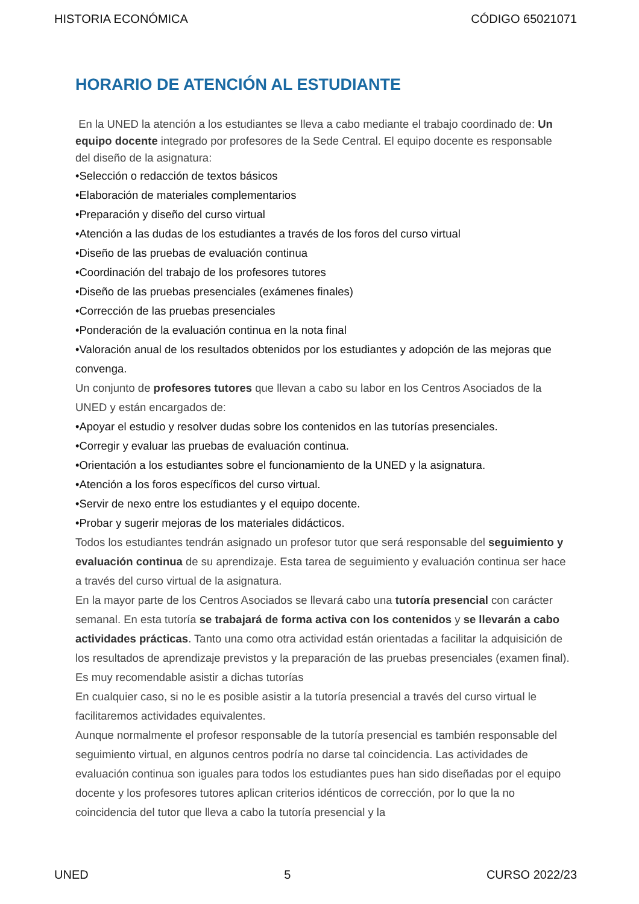HISTORIA ECONÓMICA CÓDIGO 65021071
HORARIO DE ATENCIÓN AL ESTUDIANTE
En la UNED la atención a los estudiantes se lleva a cabo mediante el trabajo coordinado de: Un equipo docente integrado por profesores de la Sede Central. El equipo docente es responsable del diseño de la asignatura:
•Selección o redacción de textos básicos
•Elaboración de materiales complementarios
•Preparación y diseño del curso virtual
•Atención a las dudas de los estudiantes a través de los foros del curso virtual
•Diseño de las pruebas de evaluación continua
•Coordinación del trabajo de los profesores tutores
•Diseño de las pruebas presenciales (exámenes finales)
•Corrección de las pruebas presenciales
•Ponderación de la evaluación continua en la nota final
•Valoración anual de los resultados obtenidos por los estudiantes y adopción de las mejoras que convenga.
Un conjunto de profesores tutores que llevan a cabo su labor en los Centros Asociados de la UNED y están encargados de:
•Apoyar el estudio y resolver dudas sobre los contenidos en las tutorías presenciales.
•Corregir y evaluar las pruebas de evaluación continua.
•Orientación a los estudiantes sobre el funcionamiento de la UNED y la asignatura.
•Atención a los foros específicos del curso virtual.
•Servir de nexo entre los estudiantes y el equipo docente.
•Probar y sugerir mejoras de los materiales didácticos.
Todos los estudiantes tendrán asignado un profesor tutor que será responsable del seguimiento y evaluación continua de su aprendizaje. Esta tarea de seguimiento y evaluación continua ser hace a través del curso virtual de la asignatura.
En la mayor parte de los Centros Asociados se llevará cabo una tutoría presencial con carácter semanal. En esta tutoría se trabajará de forma activa con los contenidos y se llevarán a cabo actividades prácticas. Tanto una como otra actividad están orientadas a facilitar la adquisición de los resultados de aprendizaje previstos y la preparación de las pruebas presenciales (examen final). Es muy recomendable asistir a dichas tutorías
En cualquier caso, si no le es posible asistir a la tutoría presencial a través del curso virtual le facilitaremos actividades equivalentes.
Aunque normalmente el profesor responsable de la tutoría presencial es también responsable del seguimiento virtual, en algunos centros podría no darse tal coincidencia. Las actividades de evaluación continua son iguales para todos los estudiantes pues han sido diseñadas por el equipo docente y los profesores tutores aplican criterios idénticos de corrección, por lo que la no coincidencia del tutor que lleva a cabo la tutoría presencial y la
UNED 5 CURSO 2022/23